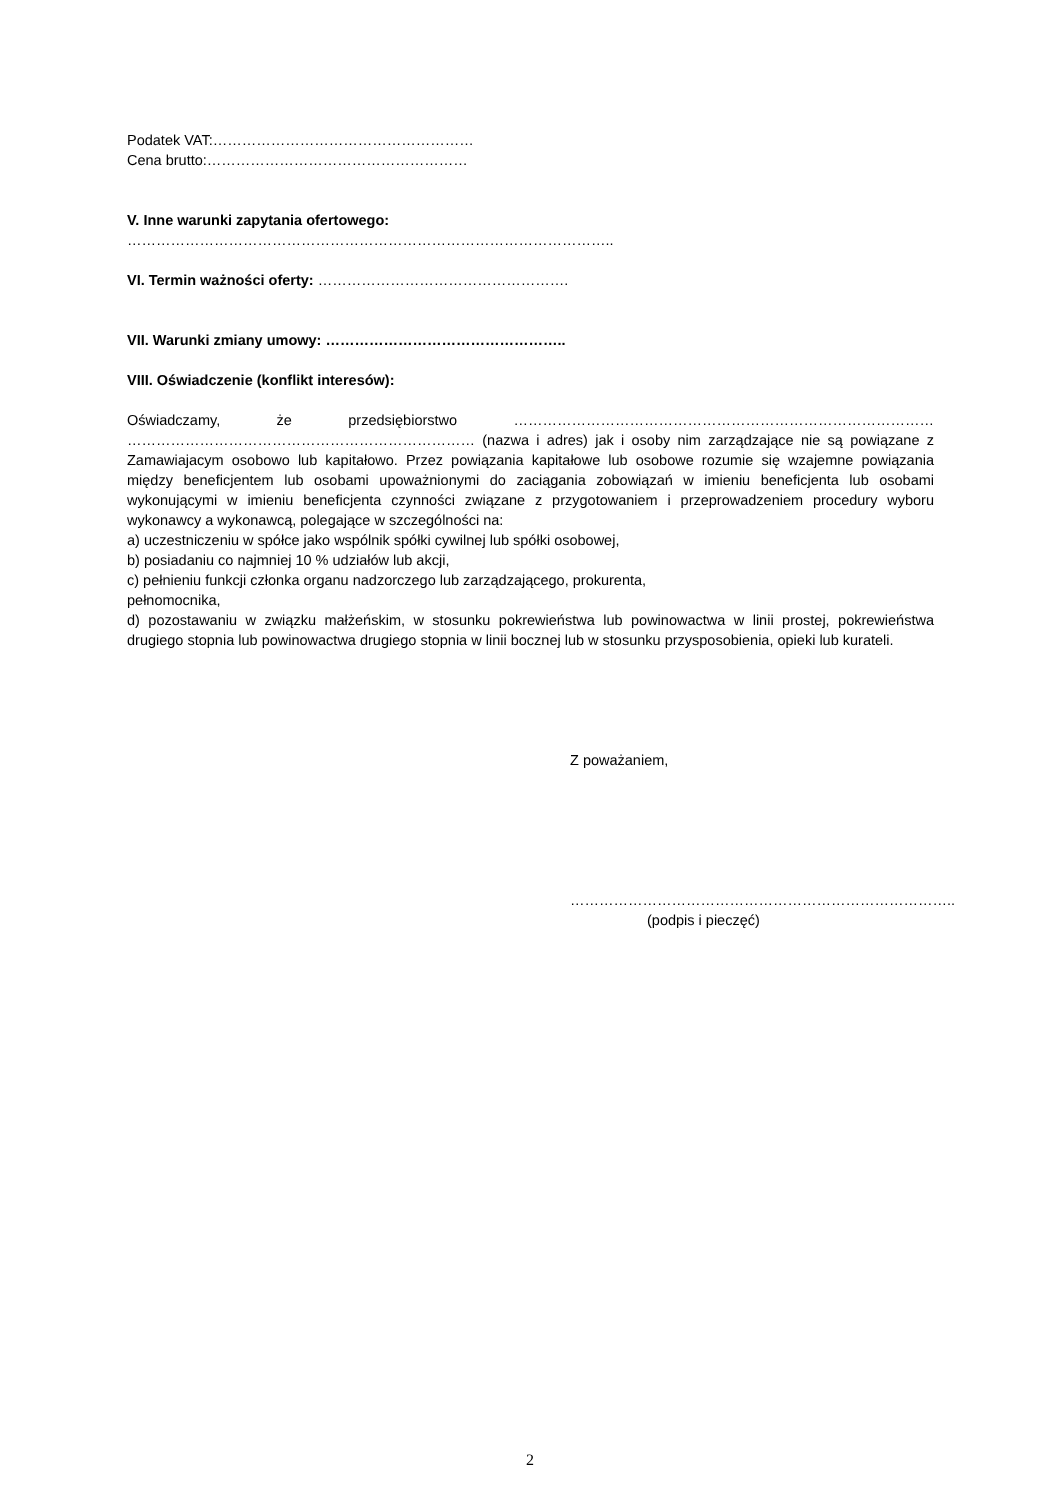Podatek VAT:………………………………………………
Cena brutto:………………………………………………
V. Inne warunki zapytania ofertowego:
………………………………………………………………………………………..
VI. Termin ważności oferty: …………………………………………….
VII. Warunki zmiany umowy: …………………………………………..
VIII. Oświadczenie (konflikt interesów):
Oświadczamy, że przedsiębiorstwo …………………………………………………………………………… ……………………………………………………………… (nazwa i adres) jak i osoby nim zarządzające nie są powiązane z Zamawiajacym osobowo lub kapitałowo. Przez powiązania kapitałowe lub osobowe rozumie się wzajemne powiązania między beneficjentem lub osobami upoważnionymi do zaciągania zobowiązań w imieniu beneficjenta lub osobami wykonującymi w imieniu beneficjenta czynności związane z przygotowaniem i przeprowadzeniem procedury wyboru wykonawcy a wykonawcą, polegające w szczególności na:
a) uczestniczeniu w spółce jako wspólnik spółki cywilnej lub spółki osobowej,
b) posiadaniu co najmniej 10 % udziałów lub akcji,
c) pełnieniu funkcji członka organu nadzorczego lub zarządzającego, prokurenta,
pełnomocnika,
d) pozostawaniu w związku małżeńskim, w stosunku pokrewieństwa lub powinowactwa w linii prostej, pokrewieństwa drugiego stopnia lub powinowactwa drugiego stopnia w linii bocznej lub w stosunku przysposobienia, opieki lub kurateli.
Z poważaniem,
……………………………………………………………………..
(podpis i pieczęć)
2